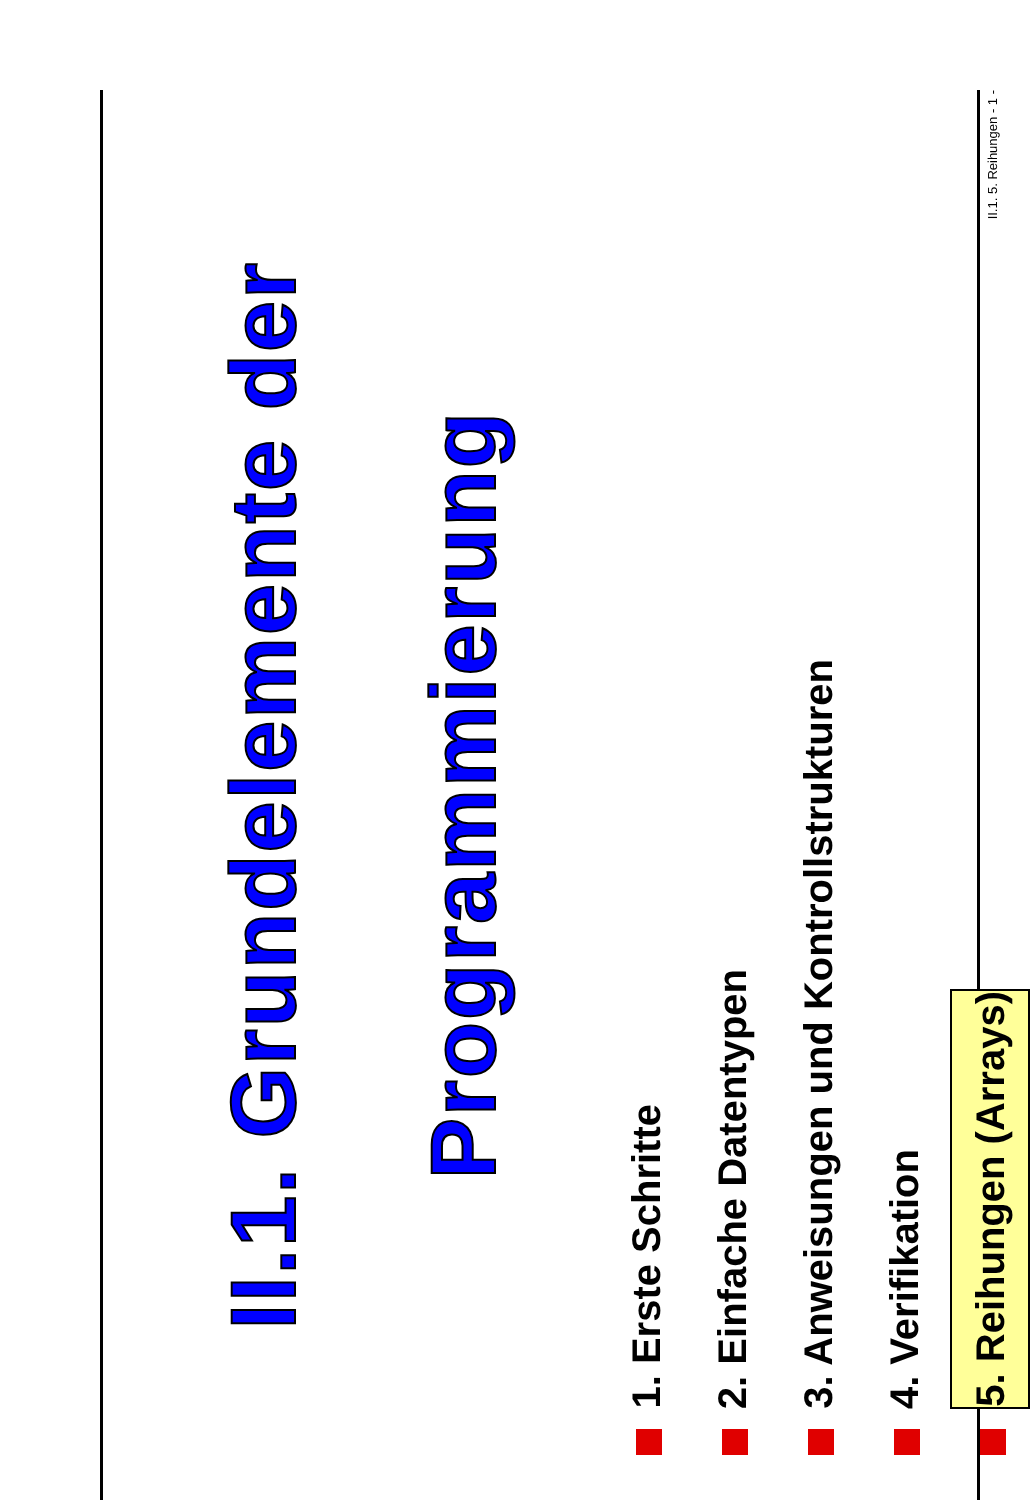II.1. Grundelemente der
Programmierung
1. Erste Schritte
2. Einfache Datentypen
3. Anweisungen und Kontrollstrukturen
4. Verifikation
5. Reihungen (Arrays)
II.1. 5. Reihungen - 1 -